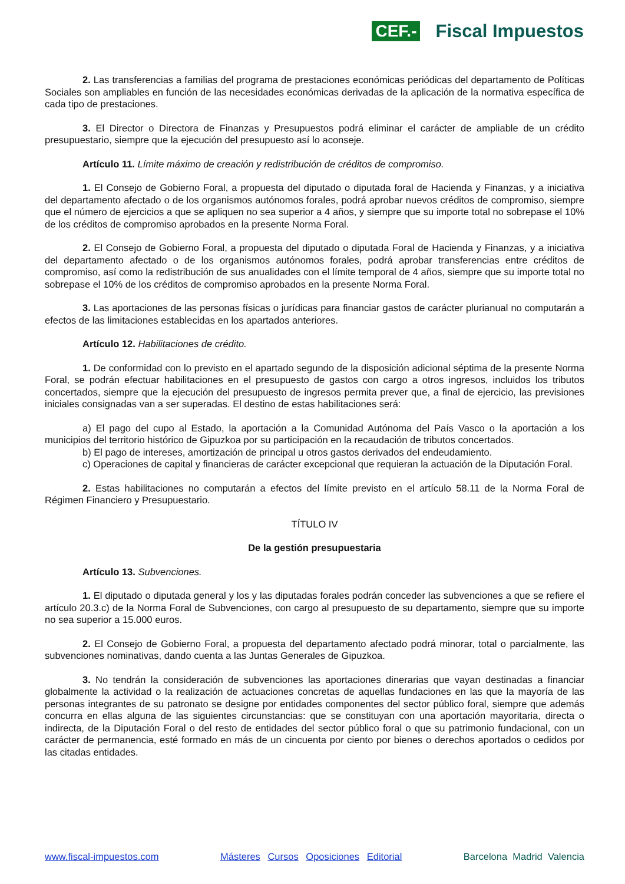CEF.- Fiscal Impuestos
2. Las transferencias a familias del programa de prestaciones económicas periódicas del departamento de Políticas Sociales son ampliables en función de las necesidades económicas derivadas de la aplicación de la normativa específica de cada tipo de prestaciones.
3. El Director o Directora de Finanzas y Presupuestos podrá eliminar el carácter de ampliable de un crédito presupuestario, siempre que la ejecución del presupuesto así lo aconseje.
Artículo 11. Límite máximo de creación y redistribución de créditos de compromiso.
1. El Consejo de Gobierno Foral, a propuesta del diputado o diputada foral de Hacienda y Finanzas, y a iniciativa del departamento afectado o de los organismos autónomos forales, podrá aprobar nuevos créditos de compromiso, siempre que el número de ejercicios a que se apliquen no sea superior a 4 años, y siempre que su importe total no sobrepase el 10% de los créditos de compromiso aprobados en la presente Norma Foral.
2. El Consejo de Gobierno Foral, a propuesta del diputado o diputada Foral de Hacienda y Finanzas, y a iniciativa del departamento afectado o de los organismos autónomos forales, podrá aprobar transferencias entre créditos de compromiso, así como la redistribución de sus anualidades con el límite temporal de 4 años, siempre que su importe total no sobrepase el 10% de los créditos de compromiso aprobados en la presente Norma Foral.
3. Las aportaciones de las personas físicas o jurídicas para financiar gastos de carácter plurianual no computarán a efectos de las limitaciones establecidas en los apartados anteriores.
Artículo 12. Habilitaciones de crédito.
1. De conformidad con lo previsto en el apartado segundo de la disposición adicional séptima de la presente Norma Foral, se podrán efectuar habilitaciones en el presupuesto de gastos con cargo a otros ingresos, incluidos los tributos concertados, siempre que la ejecución del presupuesto de ingresos permita prever que, a final de ejercicio, las previsiones iniciales consignadas van a ser superadas. El destino de estas habilitaciones será:
a) El pago del cupo al Estado, la aportación a la Comunidad Autónoma del País Vasco o la aportación a los municipios del territorio histórico de Gipuzkoa por su participación en la recaudación de tributos concertados.
b) El pago de intereses, amortización de principal u otros gastos derivados del endeudamiento.
c) Operaciones de capital y financieras de carácter excepcional que requieran la actuación de la Diputación Foral.
2. Estas habilitaciones no computarán a efectos del límite previsto en el artículo 58.11 de la Norma Foral de Régimen Financiero y Presupuestario.
TÍTULO IV
De la gestión presupuestaria
Artículo 13. Subvenciones.
1. El diputado o diputada general y los y las diputadas forales podrán conceder las subvenciones a que se refiere el artículo 20.3.c) de la Norma Foral de Subvenciones, con cargo al presupuesto de su departamento, siempre que su importe no sea superior a 15.000 euros.
2. El Consejo de Gobierno Foral, a propuesta del departamento afectado podrá minorar, total o parcialmente, las subvenciones nominativas, dando cuenta a las Juntas Generales de Gipuzkoa.
3. No tendrán la consideración de subvenciones las aportaciones dinerarias que vayan destinadas a financiar globalmente la actividad o la realización de actuaciones concretas de aquellas fundaciones en las que la mayoría de las personas integrantes de su patronato se designe por entidades componentes del sector público foral, siempre que además concurra en ellas alguna de las siguientes circunstancias: que se constituyan con una aportación mayoritaria, directa o indirecta, de la Diputación Foral o del resto de entidades del sector público foral o que su patrimonio fundacional, con un carácter de permanencia, esté formado en más de un cincuenta por ciento por bienes o derechos aportados o cedidos por las citadas entidades.
www.fiscal-impuestos.com Másteres Cursos Oposiciones Editorial Barcelona Madrid Valencia